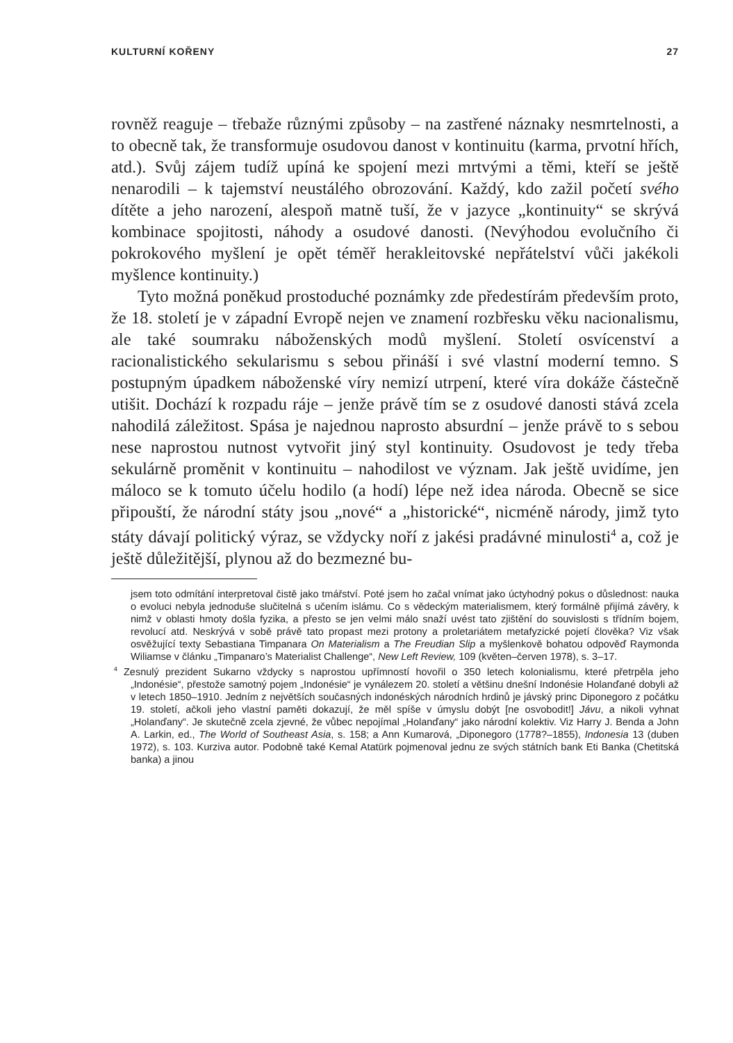KULTURNÍ KOŘENY 27
rovněž reaguje – třebaže různými způsoby – na zastřené náznaky nesmrtelnosti, a to obecně tak, že transformuje osudovou danost v kontinuitu (karma, prvotní hřích, atd.). Svůj zájem tudíž upíná ke spojení mezi mrtvými a těmi, kteří se ještě nenarodili – k tajemství neustálého obrozování. Každý, kdo zažil početí svého dítěte a jeho narození, alespoň matně tuší, že v jazyce „kontinuity“ se skrývá kombinace spojitosti, náhody a osudové danosti. (Nevýhodou evolučního či pokrokového myšlení je opět téměř herakleitovské nepřátelství vůči jakékoli myšlence kontinuity.)
Tyto možná poněkud prostoduché poznámky zde předestírám především proto, že 18. století je v západní Evropě nejen ve znamení rozbřesku věku nacionalismu, ale také soumraku náboženských modů myšlení. Století osvícenství a racionalistického sekularismu s sebou přináší i své vlastní moderní temno. S postupným úpadkem náboženské víry nemizí utrpení, které víra dokáže částečně utišit. Dochází k rozpadu ráje – jenže právě tím se z osudové danosti stává zcela nahodilá záležitost. Spása je najednou naprosto absurdní – jenže právě to s sebou nese naprostou nutnost vytvořit jiný styl kontinuity. Osudovost je tedy třeba sekulárně proměnit v kontinuitu – nahodilost ve význam. Jak ještě uvidíme, jen máloco se k tomuto účelu hodilo (a hodí) lépe než idea národa. Obecně se sice připouští, že národní státy jsou „nové“ a „historické“, nicméně národy, jimž tyto státy dávají politický výraz, se vždycky noří z jakési pradávné minulosti<sup>4</sup> a, což je ještě důležitější, plynou až do bezmezné bu-
jsem toto odmítání interpretoval čistě jako tmářství. Poté jsem ho začal vnímat jako úctyhodný pokus o důslednost: nauka o evoluci nebyla jednoduše slučitelná s učením islámu. Co s vědeckým materialismem, který formálně přijímá závěry, k nimž v oblasti hmoty došla fyzika, a přesto se jen velmi málo snaží uvést tato zjištění do souvislosti s třídním bojem, revolucí atd. Neskrývá v sobě právě tato propast mezi protony a proletariátem metafyzické pojetí člověka? Viz však osvěžující texty Sebastiana Timpanara On Materialism a The Freudian Slip a myšlenkově bohatou odpověď Raymonda Wiliamse v článku „Timpanaro’s Materialist Challenge“, New Left Review, 109 (květen–červen 1978), s. 3–17.
<sup>4</sup> Zesnulý prezident Sukarno vždycky s naprostou upřímností hovořil o 350 letech kolonialismu, které přetrpěla jeho „Indonésie“, přestože samotný pojem „Indonésie“ je vynálezem 20. století a většinu dnešní Indonésie Holanďané dobyli až v letech 1850–1910. Jedním z největších současných indonéských národních hrdinů je jávský princ Diponegoro z počátku 19. století, ačkoli jeho vlastní paměti dokazují, že měl spíše v úmyslu dobýt [ne osvobodit!] Jávu, a nikoli vyhnat „Holanďany“. Je skutečně zcela zjevné, že vůbec nepojímal „Holanďany“ jako národní kolektiv. Viz Harry J. Benda a John A. Larkin, ed., The World of Southeast Asia, s. 158; a Ann Kumarová, „Diponegoro (1778?–1855), Indonesia 13 (duben 1972), s. 103. Kurziva autor. Podobně také Kemal Atatürk pojmenoval jednu ze svých státních bank Eti Banka (Chetitská banka) a jinou